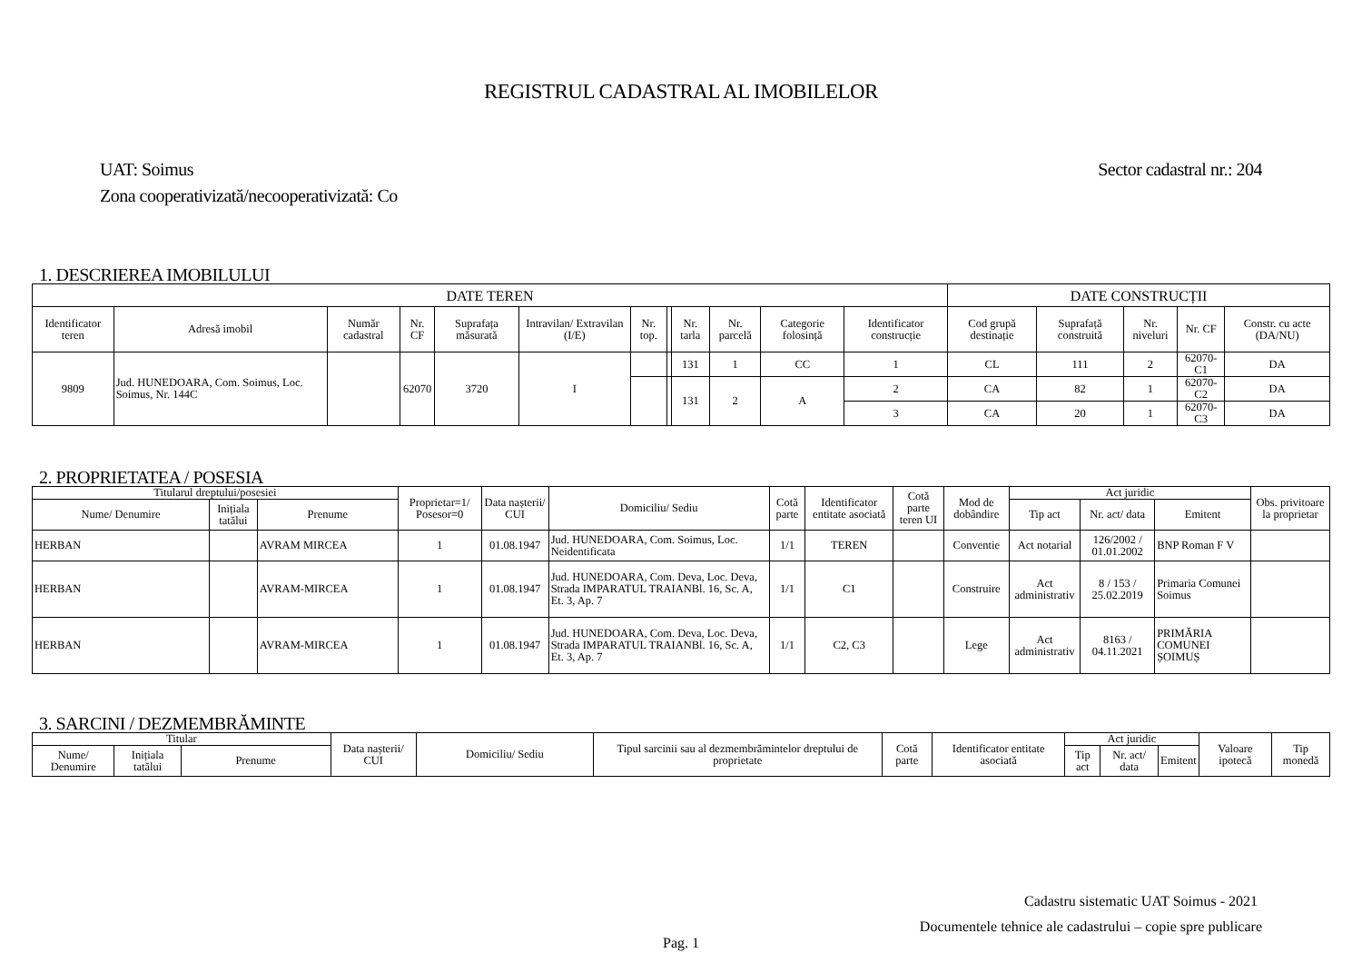REGISTRUL CADASTRAL AL IMOBILELOR
UAT: Soimus
Zona cooperativizată/necooperativizată: Co
Sector cadastral nr.: 204
1. DESCRIEREA IMOBILULUI
| DATE TEREN | | | | | | | | | | | | DATE CONSTRUCȚII | | | | | |
| --- | --- | --- | --- | --- | --- | --- | --- | --- | --- | --- | --- | --- | --- | --- | --- | --- | --- |
| Identificator teren | Adresă imobil | Număr cadastral | Nr. CF | Suprafața măsurată | Intravilan/ Extravilan (I/E) | Nr. top. | | Nr. tarla | Nr. parcelă | Categorie folosință | | Identificator construcție | Cod grupă destinație | Suprafață construită | Nr. niveluri | Nr. CF | Constr. cu acte (DA/NU) |
| 9809 | Jud. HUNEDOARA, Com. Soimus, Loc. Soimus, Nr. 144C | | 62070 | 3720 | I | | | 131 | 1 | CC | | 1 | CL | 111 | 2 | 62070-C1 | DA |
| | | | | | | | | 131 | 2 | A | | 2 | CA | 82 | 1 | 62070-C2 | DA |
| | | | | | | | | | | | | 3 | CA | 20 | 1 | 62070-C3 | DA |
2. PROPRIETATEA / POSESIA
| Titularul dreptului/posesiei | | | Proprietar=1/ Posesor=0 | Data nașterii/ CUI | Domiciliu/ Sediu | Cotă parte | Identificator entitate asociată | Cotă parte teren UI | Mod de dobândire | Act juridic | | | Obs. privitoare la proprietar |
| --- | --- | --- | --- | --- | --- | --- | --- | --- | --- | --- | --- | --- | --- |
| Nume/ Denumire | Inițiala tatălui | Prenume | | | | | | | | Tip act | Nr. act/ data | Emitent | |
| HERBAN | | AVRAM MIRCEA | 1 | 01.08.1947 | Jud. HUNEDOARA, Com. Soimus, Loc. Neidentificata | 1/1 | TEREN | | Conventie | Act notarial | 126/2002 / 01.01.2002 | BNP Roman F V | |
| HERBAN | | AVRAM-MIRCEA | 1 | 01.08.1947 | Jud. HUNEDOARA, Com. Deva, Loc. Deva, Strada IMPARATUL TRAIANBl. 16, Sc. A, Et. 3, Ap. 7 | 1/1 | C1 | | Construire | Act administrativ | 8 / 153 / 25.02.2019 | Primaria Comunei Soimus | |
| HERBAN | | AVRAM-MIRCEA | 1 | 01.08.1947 | Jud. HUNEDOARA, Com. Deva, Loc. Deva, Strada IMPARATUL TRAIANBl. 16, Sc. A, Et. 3, Ap. 7 | 1/1 | C2, C3 | | Lege | Act administrativ | 8163 / 04.11.2021 | PRIMĂRIA COMUNEI ȘOIMUȘ | |
3. SARCINI / DEZMEMBRĂMINTE
| Titular | | | Data nașterii/ CUI | Domiciliu/ Sediu | Tipul sarcinii sau al dezmembrămintelor dreptului de proprietate | Cotă parte | Identificator entitate asociată | Act juridic | | | Valoare ipotecă | Tip monedă |
| --- | --- | --- | --- | --- | --- | --- | --- | --- | --- | --- | --- | --- |
| Nume/ Denumire | Inițiala tatălui | Prenume | | | | | | Tip act | Nr. act/ data | Emitent | | |
Cadastru sistematic UAT Soimus - 2021
Documentele tehnice ale cadastrului – copie spre publicare
Pag. 1